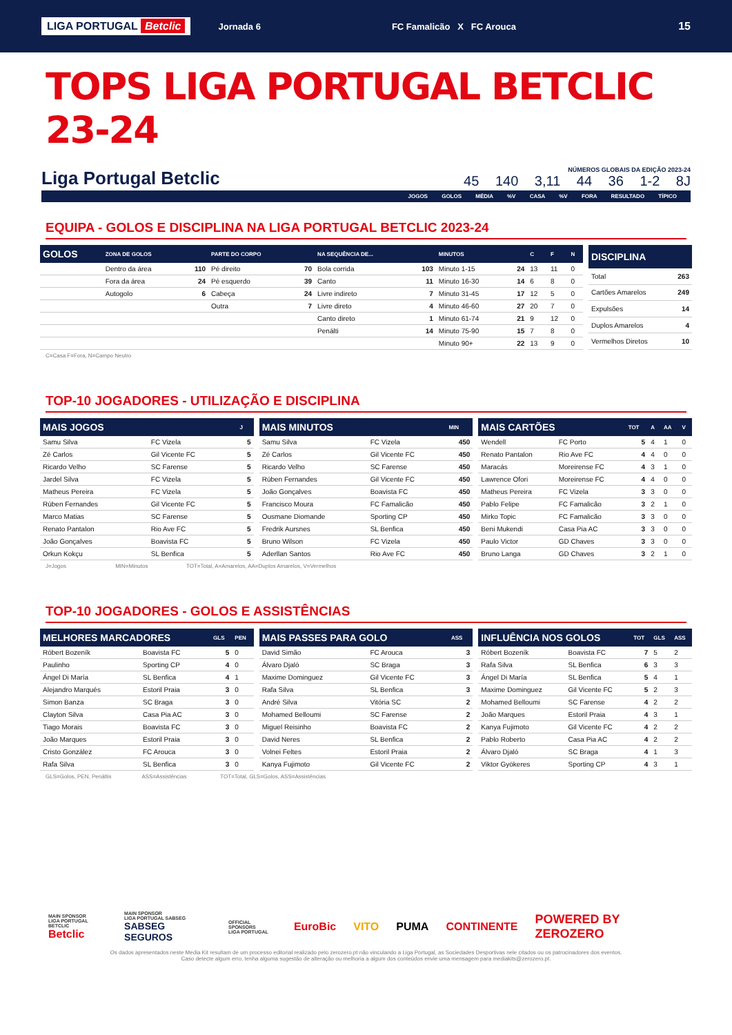LIGA PORTUGAL Betclic Jornada 6 FC Famalicão X FC Arouca 15
TOPS LIGA PORTUGAL BETCLIC 23-24
Liga Portugal Betclic
NÚMEROS GLOBAIS DA EDIÇÃO 2023-24
45 140 3,11 44 36 1-2 8J
JOGOS GOLOS MÉDIA %V CASA %V FORA RESULTADO TÍPICO
EQUIPA - GOLOS E DISCIPLINA NA LIGA PORTUGAL BETCLIC 2023-24
| GOLOS | ZONA DE GOLOS | | PARTE DO CORPO | | NA SEQUÊNCIA DE... | | MINUTOS | | C | F | N |
| --- | --- | --- | --- | --- | --- | --- | --- | --- | --- | --- | --- |
| | Dentro da área | 110 | Pé direito | 70 | Bola corrida | 103 | Minuto 1-15 | 24 | 13 | 11 | 0 |
| | Fora da área | 24 | Pé esquerdo | 39 | Canto | 11 | Minuto 16-30 | 14 | 6 | 8 | 0 |
| | Autogolo | 6 | Cabeça | 24 | Livre indireto | 7 | Minuto 31-45 | 17 | 12 | 5 | 0 |
| | | | Outra | 7 | Livre direto | 4 | Minuto 46-60 | 27 | 20 | 7 | 0 |
| | | | | | Canto direto | 1 | Minuto 61-74 | 21 | 9 | 12 | 0 |
| | | | | | Penálti | 14 | Minuto 75-90 | 15 | 7 | 8 | 0 |
| | | | | | | | Minuto 90+ | 22 | 13 | 9 | 0 |
| DISCIPLINA | |
| --- | --- |
| Total | 263 |
| Cartões Amarelos | 249 |
| Expulsões | 14 |
| Duplos Amarelos | 4 |
| Vermelhos Diretos | 10 |
C=Casa F=Fora, N=Campo Neutro
TOP-10 JOGADORES - UTILIZAÇÃO E DISCIPLINA
| MAIS JOGOS | | J |
| --- | --- | --- |
| Samu Silva | FC Vizela | 5 |
| Zé Carlos | Gil Vicente FC | 5 |
| Ricardo Velho | SC Farense | 5 |
| Jardel Silva | FC Vizela | 5 |
| Matheus Pereira | FC Vizela | 5 |
| Rúben Fernandes | Gil Vicente FC | 5 |
| Marco Matias | SC Farense | 5 |
| Renato Pantalon | Rio Ave FC | 5 |
| João Gonçalves | Boavista FC | 5 |
| Orkun Kokçu | SL Benfica | 5 |
| MAIS MINUTOS | | MIN |
| --- | --- | --- |
| Samu Silva | FC Vizela | 450 |
| Zé Carlos | Gil Vicente FC | 450 |
| Ricardo Velho | SC Farense | 450 |
| Rúben Fernandes | Gil Vicente FC | 450 |
| João Gonçalves | Boavista FC | 450 |
| Francisco Moura | FC Famalicão | 450 |
| Ousmane Diomande | Sporting CP | 450 |
| Fredrik Aursnes | SL Benfica | 450 |
| Bruno Wilson | FC Vizela | 450 |
| Aderllan Santos | Rio Ave FC | 450 |
| MAIS CARTÕES | | TOT | A | AA | V |
| --- | --- | --- | --- | --- | --- |
| Wendell | FC Porto | 5 | 4 | 1 | 0 |
| Renato Pantalon | Rio Ave FC | 4 | 4 | 0 | 0 |
| Maracás | Moreirense FC | 4 | 3 | 1 | 0 |
| Lawrence Ofori | Moreirense FC | 4 | 4 | 0 | 0 |
| Matheus Pereira | FC Vizela | 3 | 3 | 0 | 0 |
| Pablo Felipe | FC Famalicão | 3 | 2 | 1 | 0 |
| Mirko Topic | FC Famalicão | 3 | 3 | 0 | 0 |
| Beni Mukendi | Casa Pia AC | 3 | 3 | 0 | 0 |
| Paulo Victor | GD Chaves | 3 | 3 | 0 | 0 |
| Bruno Langa | GD Chaves | 3 | 2 | 1 | 0 |
J=Jogos MIN=Minutos TOT=Total, A=Amarelos, AA=Duplos Amarelos, V=Vermelhos
TOP-10 JOGADORES - GOLOS E ASSISTÊNCIAS
| MELHORES MARCADORES | | GLS | PEN |
| --- | --- | --- | --- |
| Róbert Bozeník | Boavista FC | 5 | 0 |
| Paulinho | Sporting CP | 4 | 0 |
| Ángel Di María | SL Benfica | 4 | 1 |
| Alejandro Marqués | Estoril Praia | 3 | 0 |
| Simon Banza | SC Braga | 3 | 0 |
| Clayton Silva | Casa Pia AC | 3 | 0 |
| Tiago Morais | Boavista FC | 3 | 0 |
| João Marques | Estoril Praia | 3 | 0 |
| Cristo González | FC Arouca | 3 | 0 |
| Rafa Silva | SL Benfica | 3 | 0 |
| MAIS PASSES PARA GOLO | | ASS |
| --- | --- | --- |
| David Simão | FC Arouca | 3 |
| Álvaro Djaló | SC Braga | 3 |
| Maxime Dominguez | Gil Vicente FC | 3 |
| Rafa Silva | SL Benfica | 3 |
| André Silva | Vitória SC | 2 |
| Mohamed Belloumi | SC Farense | 2 |
| Miguel Reisinho | Boavista FC | 2 |
| David Neres | SL Benfica | 2 |
| Volnei Feltes | Estoril Praia | 2 |
| Kanya Fujimoto | Gil Vicente FC | 2 |
| INFLUÊNCIA NOS GOLOS | | TOT | GLS | ASS |
| --- | --- | --- | --- | --- |
| Róbert Bozeník | Boavista FC | 7 | 5 | 2 |
| Rafa Silva | SL Benfica | 6 | 3 | 3 |
| Ángel Di María | SL Benfica | 5 | 4 | 1 |
| Maxime Dominguez | Gil Vicente FC | 5 | 2 | 3 |
| Mohamed Belloumi | SC Farense | 4 | 2 | 2 |
| João Marques | Estoril Praia | 4 | 3 | 1 |
| Kanya Fujimoto | Gil Vicente FC | 4 | 2 | 2 |
| Pablo Roberto | Casa Pia AC | 4 | 2 | 2 |
| Álvaro Djaló | SC Braga | 4 | 1 | 3 |
| Viktor Gyökeres | Sporting CP | 4 | 3 | 1 |
GLS=Golos, PEN, Penáltis ASS=Assistências TOT=Total, GLS=Golos, ASS=Assistências
MAIN SPONSOR
LIGA PORTUGAL BETCLIC
Betclic MAIN SPONSOR
LIGA PORTUGAL SABSEG
SABSEG SEGUROS OFFICIAL SPONSORS
LIGA PORTUGAL EuroBic VITO PUMA CONTINENTE POWERED BY ZEROZERO
Os dados apresentados neste Media Kit resultam de um processo editorial realizado pelo zerozero.pt não vinculando a Liga Portugal, as Sociedades Desportivas nele citados ou os patrocinadores dos eventos.
Caso detecte algum erro, tenha alguma sugestão de alteração ou melhoria a algum dos conteúdos envie uma mensagem para mediakits@zerozero.pt.